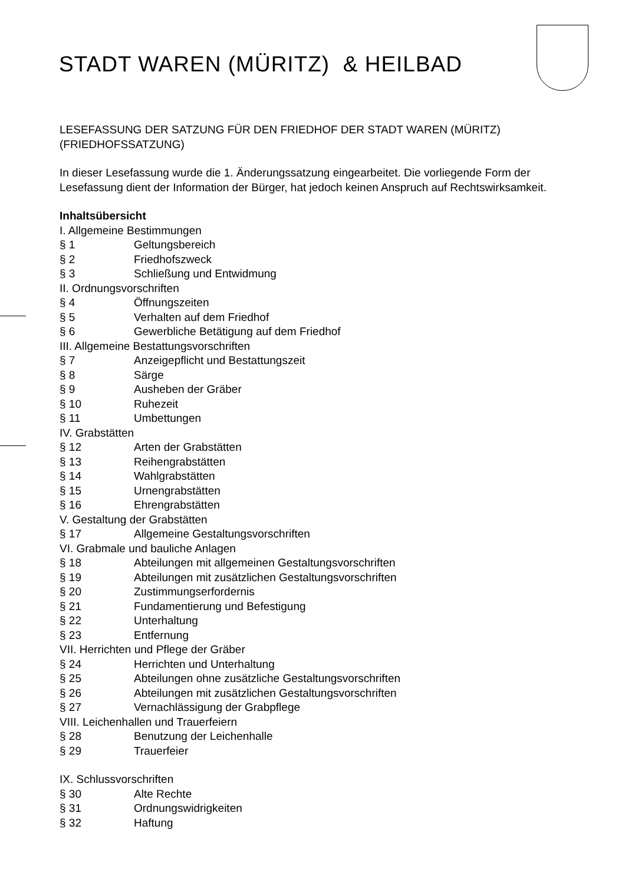STADT WAREN (MÜRITZ) & HEILBAD
LESEFASSUNG DER SATZUNG FÜR DEN FRIEDHOF DER STADT WAREN (MÜRITZ)
(FRIEDHOFSSATZUNG)
In dieser Lesefassung wurde die 1. Änderungssatzung eingearbeitet. Die vorliegende Form der Lesefassung dient der Information der Bürger, hat jedoch keinen Anspruch auf Rechtswirksamkeit.
Inhaltsübersicht
I. Allgemeine Bestimmungen
§ 1 Geltungsbereich
§ 2 Friedhofszweck
§ 3 Schließung und Entwidmung
II. Ordnungsvorschriften
§ 4 Öffnungszeiten
§ 5 Verhalten auf dem Friedhof
§ 6 Gewerbliche Betätigung auf dem Friedhof
III. Allgemeine Bestattungsvorschriften
§ 7 Anzeigepflicht und Bestattungszeit
§ 8 Särge
§ 9 Ausheben der Gräber
§ 10 Ruhezeit
§ 11 Umbettungen
IV. Grabstätten
§ 12 Arten der Grabstätten
§ 13 Reihengrabstätten
§ 14 Wahlgrabstätten
§ 15 Urnengrabstätten
§ 16 Ehrengrabstätten
V. Gestaltung der Grabstätten
§ 17 Allgemeine Gestaltungsvorschriften
VI. Grabmale und bauliche Anlagen
§ 18 Abteilungen mit allgemeinen Gestaltungsvorschriften
§ 19 Abteilungen mit zusätzlichen Gestaltungsvorschriften
§ 20 Zustimmungserfordernis
§ 21 Fundamentierung und Befestigung
§ 22 Unterhaltung
§ 23 Entfernung
VII. Herrichten und Pflege der Gräber
§ 24 Herrichten und Unterhaltung
§ 25 Abteilungen ohne zusätzliche Gestaltungsvorschriften
§ 26 Abteilungen mit zusätzlichen Gestaltungsvorschriften
§ 27 Vernachlässigung der Grabpflege
VIII. Leichenhallen und Trauerfeiern
§ 28 Benutzung der Leichenhalle
§ 29 Trauerfeier
IX. Schlussvorschriften
§ 30 Alte Rechte
§ 31 Ordnungswidrigkeiten
§ 32 Haftung